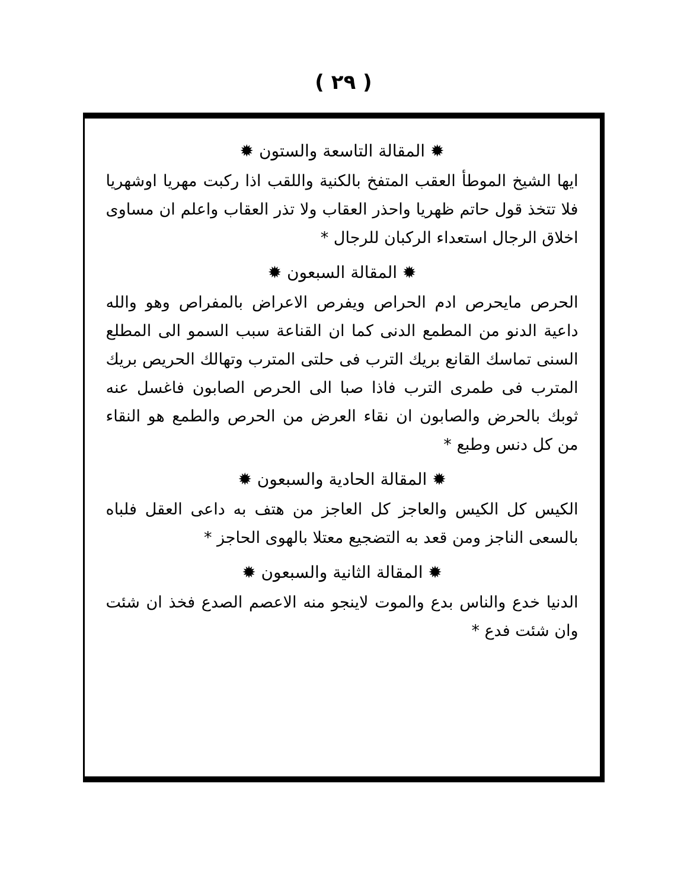( ٢٩ )
✹ المقالة التاسعة والستون ✹
ايها الشيخ الموطأ العقب المتفخ بالكنية واللقب اذا ركبت مهريا اوشهريا فلا تتخذ قول حاتم ظهريا واحذر العقاب ولا تذر العقاب واعلم ان مساوى اخلاق الرجال استعداء الركبان للرجال *
✹ المقالة السبعون ✹
الحرص مايحرص ادم الحراص ويفرص الاعراض بالمفراص وهو والله داعية الدنو من المطمع الدنى كما ان القناعة سبب السمو الى المطلع السنى تماسك القانع بريك الترب فى حلتى المترب وتهالك الحريص بريك المترب فى طمرى الترب فاذا صبا الى الحرص الصابون فاغسل عنه ثوبك بالحرض والصابون ان نقاء العرض من الحرص والطمع هو النقاء من كل دنس وطبع *
✹ المقالة الحادية والسبعون ✹
الكيس كل الكيس والعاجز كل العاجز من هتف به داعى العقل فلباه بالسعى الناجز ومن قعد به التضجيع معتلا بالهوى الحاجز *
✹ المقالة الثانية والسبعون ✹
الدنيا خدع والناس بدع والموت لاينجو منه الاعصم الصدع فخذ ان شئت وان شئت فدع *